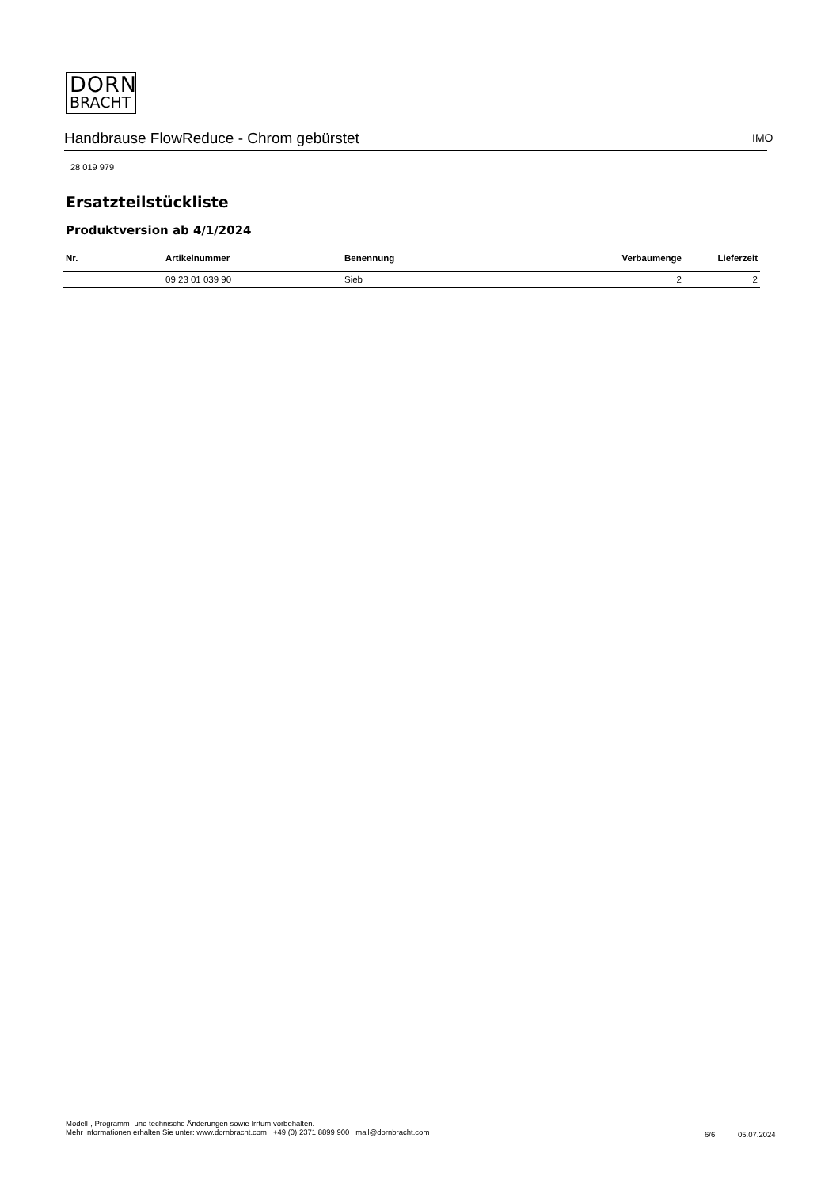DORN
BRACHT
Handbrause FlowReduce - Chrom gebürstet IMO
28 019 979
Ersatzteilstückliste
Produktversion ab 4/1/2024
| Nr. | Artikelnummer | Benennung | Verbaumenge | Lieferzeit |
| --- | --- | --- | --- | --- |
| | 09 23 01 039 90 | Sieb | 2 | 2 |
Modell-, Programm- und technische Änderungen sowie Irrtum vorbehalten.
Mehr Informationen erhalten Sie unter: www.dornbracht.com +49 (0) 2371 8899 900 mail@dornbracht.com
6/6 05.07.2024